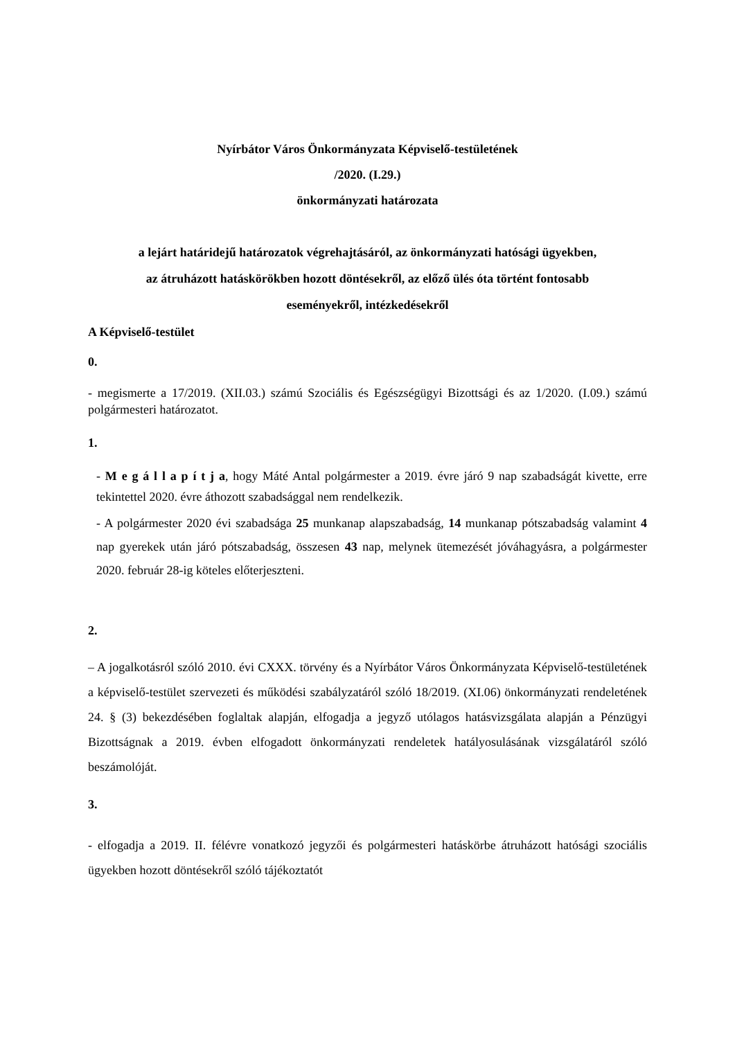Nyírbátor Város Önkormányzata Képviselő-testületének
/2020. (I.29.)
önkormányzati határozata
a lejárt határidejű határozatok végrehajtásáról, az önkormányzati hatósági ügyekben,
az átruházott hatáskörökben hozott döntésekről, az előző ülés óta történt fontosabb
eseményekről, intézkedésekről
A Képviselő-testület
0.
- megismerte a 17/2019. (XII.03.) számú Szociális és Egészségügyi Bizottsági és az 1/2020. (I.09.) számú polgármesteri határozatot.
1.
- M e g á l l a p í t j a, hogy Máté Antal polgármester a 2019. évre járó 9 nap szabadságát kivette, erre tekintettel 2020. évre áthozott szabadsággal nem rendelkezik.
- A polgármester 2020 évi szabadsága 25 munkanap alapszabadság, 14 munkanap pótszabadság valamint 4 nap gyerekek után járó pótszabadság, összesen 43 nap, melynek ütemezését jóváhagyásra, a polgármester 2020. február 28-ig köteles előterjeszteni.
2.
– A jogalkotásról szóló 2010. évi CXXX. törvény és a Nyírbátor Város Önkormányzata Képviselő-testületének a képviselő-testület szervezeti és működési szabályzatáról szóló 18/2019. (XI.06) önkormányzati rendeletének 24. § (3) bekezdésében foglaltak alapján, elfogadja a jegyző utólagos hatásvizsgálata alapján a Pénzügyi Bizottságnak a 2019. évben elfogadott önkormányzati rendeletek hatályosulásának vizsgálatáról szóló beszámolóját.
3.
- elfogadja a 2019. II. félévre vonatkozó jegyzői és polgármesteri hatáskörbe átruházott hatósági szociális ügyekben hozott döntésekről szóló tájékoztatót